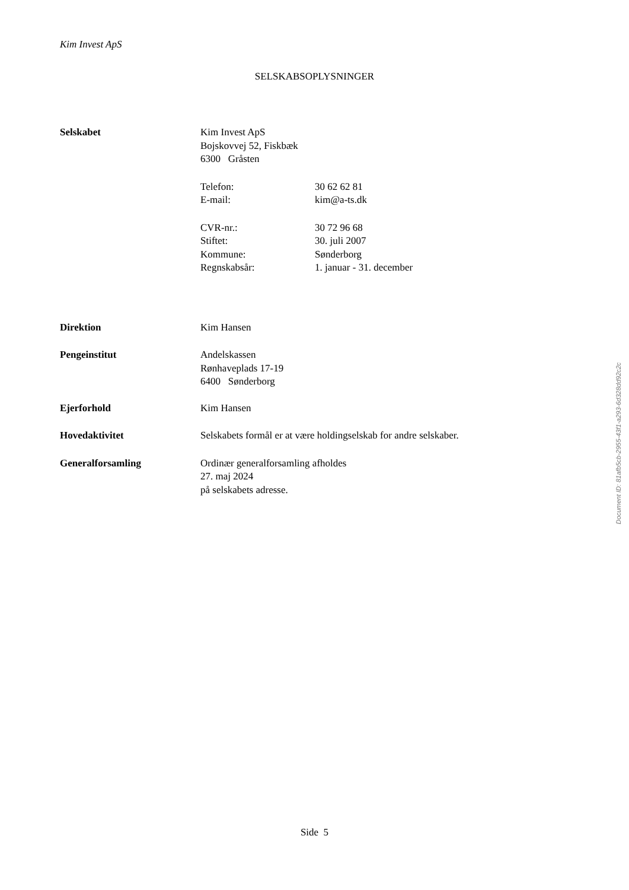Kim Invest ApS
SELSKABSOPLYSNINGER
| Selskabet | Kim Invest ApS Bojskovvej 52, Fiskbæk 6300 Gråsten Telefon: 30 62 62 81 E-mail: kim@a-ts.dk CVR-nr.: 30 72 96 68 Stiftet: 30. juli 2007 Kommune: Sønderborg Regnskabsår: 1. januar - 31. december |
| Direktion | Kim Hansen |
| Pengeinstitut | Andelskassen Rønhaveplads 17-19 6400 Sønderborg |
| Ejerforhold | Kim Hansen |
| Hovedaktivitet | Selskabets formål er at være holdingselskab for andre selskaber. |
| Generalforsamling | Ordinær generalforsamling afholdes 27. maj 2024 på selskabets adresse. |
Side 5
Document ID: 81afb5cb-2955-43f1-a293-6d328dd92c2c